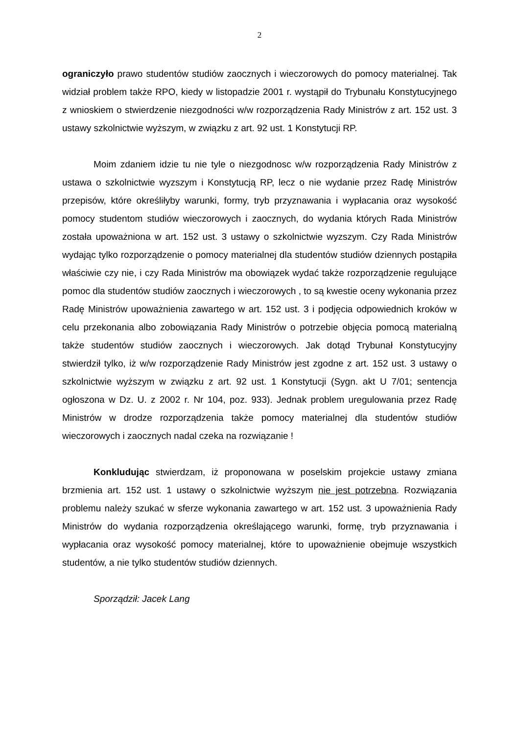2
ograniczyło prawo studentów studiów zaocznych i wieczorowych do pomocy materialnej. Tak widział problem także RPO, kiedy w listopadzie 2001 r. wystąpił do Trybunału Konstytucyjnego z wnioskiem o stwierdzenie niezgodności w/w rozporządzenia Rady Ministrów z art. 152 ust. 3 ustawy szkolnictwie wyższym, w związku z art. 92 ust. 1 Konstytucji RP.
Moim zdaniem idzie tu nie tyle o niezgodnosc w/w rozporządzenia Rady Ministrów z ustawa o szkolnictwie wyzszym i Konstytucją RP, lecz o nie wydanie przez Radę Ministrów przepisów, które określiłyby warunki, formy, tryb przyznawania i wypłacania oraz wysokość pomocy studentom studiów wieczorowych i zaocznych, do wydania których Rada Ministrów została upoważniona w art. 152 ust. 3 ustawy o szkolnictwie wyzszym. Czy Rada Ministrów wydając tylko rozporządzenie o pomocy materialnej dla studentów studiów dziennych postąpiła właściwie czy nie, i czy Rada Ministrów ma obowiązek wydać także rozporządzenie regulujące pomoc dla studentów studiów zaocznych i wieczorowych , to są kwestie oceny wykonania przez Radę Ministrów upoważnienia zawartego w art. 152 ust. 3 i podjęcia odpowiednich kroków w celu przekonania albo zobowiązania Rady Ministrów o potrzebie objęcia pomocą materialną także studentów studiów zaocznych i wieczorowych. Jak dotąd Trybunał Konstytucyjny stwierdził tylko, iż w/w rozporządzenie Rady Ministrów jest zgodne z art. 152 ust. 3 ustawy o szkolnictwie wyższym w związku z art. 92 ust. 1 Konstytucji (Sygn. akt U 7/01; sentencja ogłoszona w Dz. U. z 2002 r. Nr 104, poz. 933). Jednak problem uregulowania przez Radę Ministrów w drodze rozporządzenia także pomocy materialnej dla studentów studiów wieczorowych i zaocznych nadal czeka na rozwiązanie !
Konkludując stwierdzam, iż proponowana w poselskim projekcie ustawy zmiana brzmienia art. 152 ust. 1 ustawy o szkolnictwie wyższym nie jest potrzebna. Rozwiązania problemu należy szukać w sferze wykonania zawartego w art. 152 ust. 3 upoważnienia Rady Ministrów do wydania rozporządzenia określającego warunki, formę, tryb przyznawania i wypłacania oraz wysokość pomocy materialnej, które to upoważnienie obejmuje wszystkich studentów, a nie tylko studentów studiów dziennych.
Sporządził: Jacek Lang